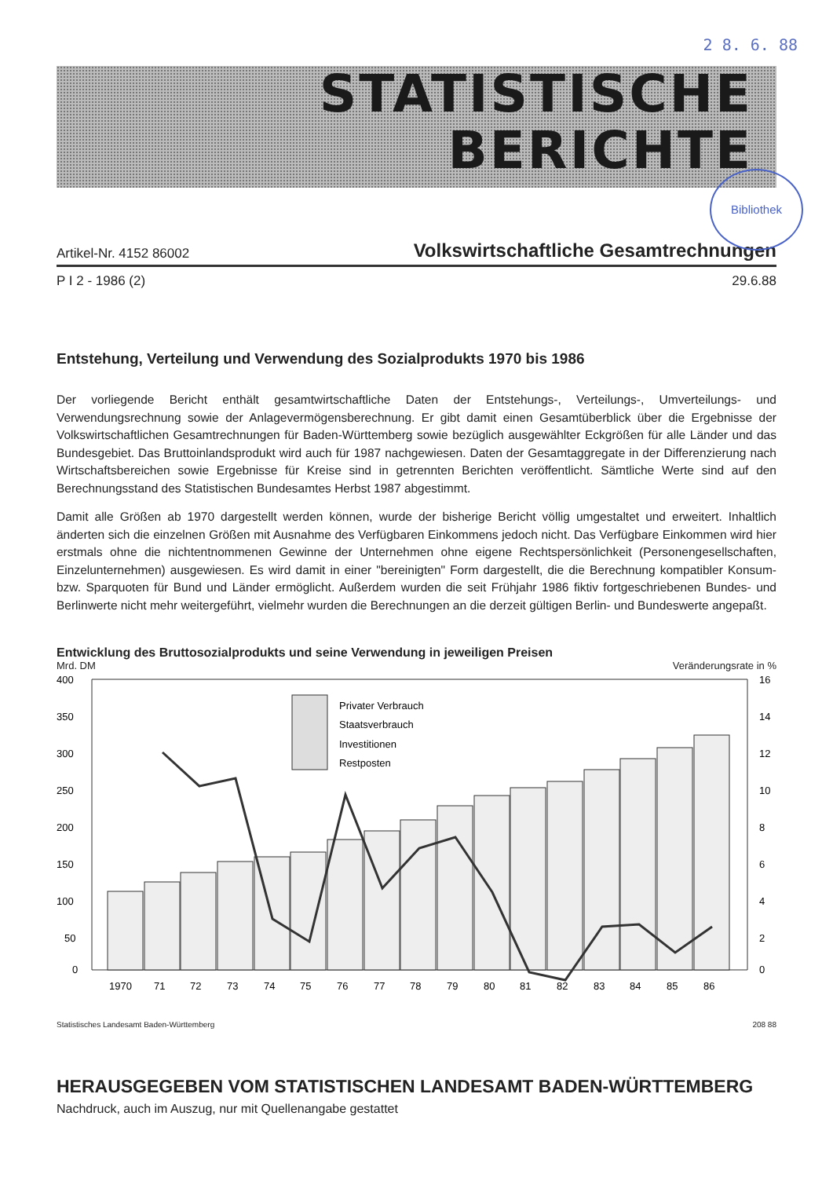2 8. 6. 88
STATISTISCHE
BERICHTE
Bibliothek
Artikel-Nr. 4152 86002 Volkswirtschaftliche Gesamtrechnungen
P I 2 - 1986 (2) 29.6.88
Entstehung, Verteilung und Verwendung des Sozialprodukts 1970 bis 1986
Der vorliegende Bericht enthält gesamtwirtschaftliche Daten der Entstehungs-, Verteilungs-, Umverteilungs- und Verwendungsrechnung sowie der Anlagevermögensberechnung. Er gibt damit einen Gesamtüberblick über die Ergebnisse der Volkswirtschaftlichen Gesamtrechnungen für Baden-Württemberg sowie bezüglich ausgewählter Eckgrößen für alle Länder und das Bundesgebiet. Das Bruttoinlandsprodukt wird auch für 1987 nachgewiesen. Daten der Gesamtaggregate in der Differenzierung nach Wirtschaftsbereichen sowie Ergebnisse für Kreise sind in getrennten Berichten veröffentlicht. Sämtliche Werte sind auf den Berechnungsstand des Statistischen Bundesamtes Herbst 1987 abgestimmt.
Damit alle Größen ab 1970 dargestellt werden können, wurde der bisherige Bericht völlig umgestaltet und erweitert. Inhaltlich änderten sich die einzelnen Größen mit Ausnahme des Verfügbaren Einkommens jedoch nicht. Das Verfügbare Einkommen wird hier erstmals ohne die nichtentnommenen Gewinne der Unternehmen ohne eigene Rechtspersönlichkeit (Personengesellschaften, Einzelunternehmen) ausgewiesen. Es wird damit in einer "bereinigten" Form dargestellt, die die Berechnung kompatibler Konsum- bzw. Sparquoten für Bund und Länder ermöglicht. Außerdem wurden die seit Frühjahr 1986 fiktiv fortgeschriebenen Bundes- und Berlinwerte nicht mehr weitergeführt, vielmehr wurden die Berechnungen an die derzeit gültigen Berlin- und Bundeswerte angepaßt.
Entwicklung des Bruttosozialprodukts und seine Verwendung in jeweiligen Preisen
Mrd. DM Veränderungsrate in %
400
350
300
250
200
150
100
50
0
16
14
12
10
8
6
4
2
0
Privater Verbrauch
Staatsverbrauch
Investitionen
Restposten
1970
71
72
73
74
75
76
77
78
79
80
81
82
83
84
85
86
Statistisches Landesamt Baden-Württemberg 208 88
HERAUSGEGEBEN VOM STATISTISCHEN LANDESAMT BADEN-WÜRTTEMBERG
Nachdruck, auch im Auszug, nur mit Quellenangabe gestattet